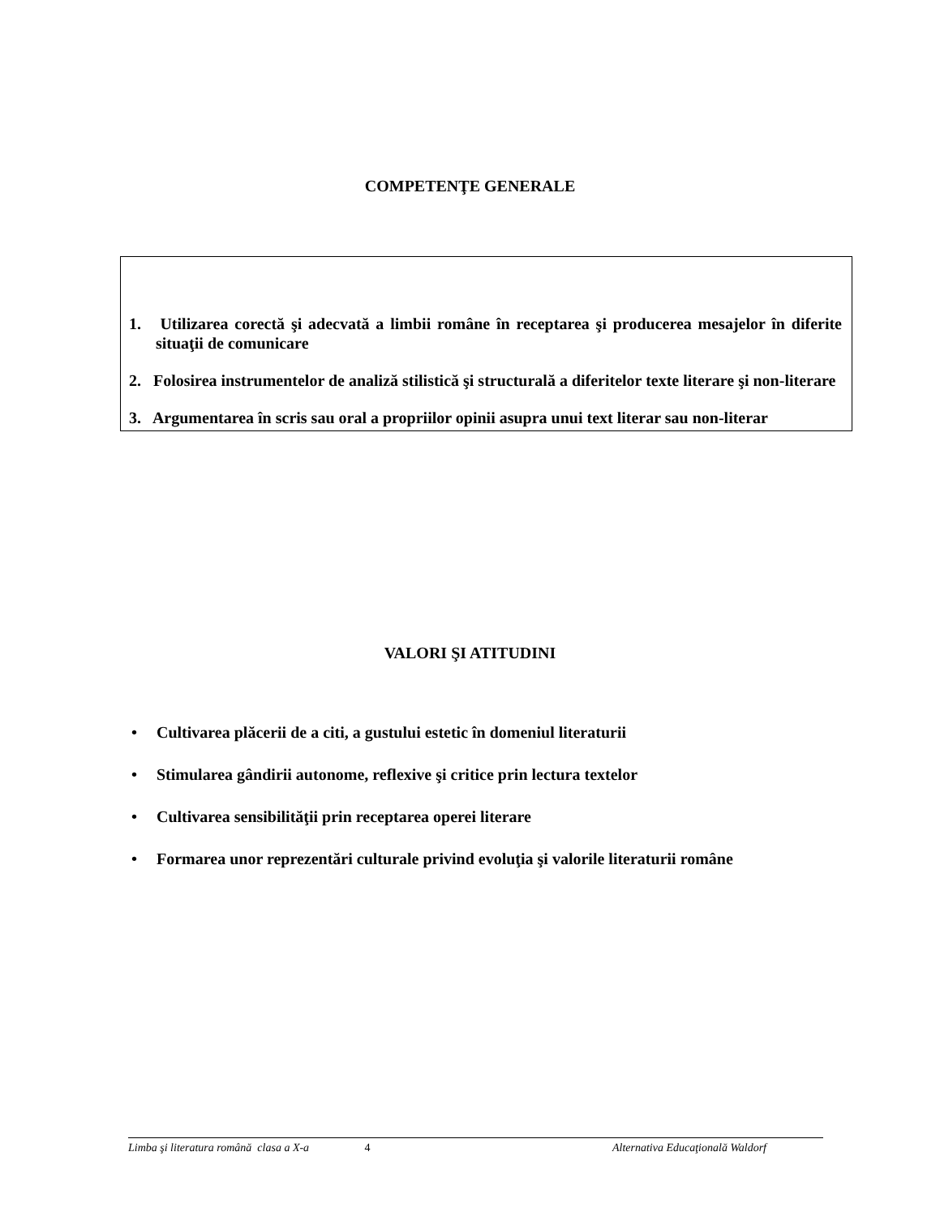COMPETENŢE GENERALE
1. Utilizarea corectă şi adecvată a limbii române în receptarea şi producerea mesajelor în diferite situaţii de comunicare
2. Folosirea instrumentelor de analiză stilistică şi structurală a diferitelor texte literare şi non-literare
3. Argumentarea în scris sau oral a propriilor opinii asupra unui text literar sau non-literar
VALORI ŞI ATITUDINI
• Cultivarea plăcerii de a citi, a gustului estetic în domeniul literaturii
• Stimularea gândirii autonome, reflexive şi critice prin lectura textelor
• Cultivarea sensibilităţii prin receptarea operei literare
• Formarea unor reprezentări culturale privind evoluţia şi valorile literaturii române
Limba şi literatura română clasa a X-a
4 Alternativa Educaţională Waldorf